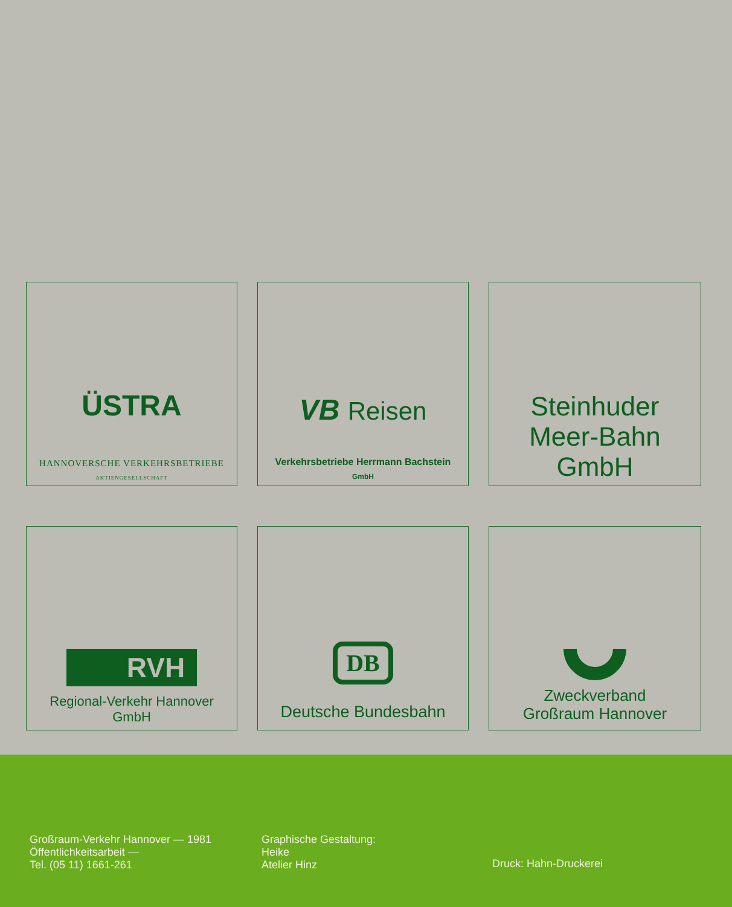ÜSTRA
HANNOVERSCHE VERKEHRSBETRIEBE
AKTIENGESELLSCHAFT
VB Reisen
Verkehrsbetriebe Herrmann Bachstein
GmbH
Steinhuder
Meer-Bahn
GmbH
RVH
Regional-Verkehr Hannover
GmbH
DB
Deutsche Bundesbahn
Zweckverband
Großraum Hannover
Großraum-Verkehr Hannover — 1981
Öffentlichkeitsarbeit —
Tel. (05 11) 1661-261
Graphische Gestaltung:
Heike
Atelier Hinz
Druck: Hahn-Druckerei